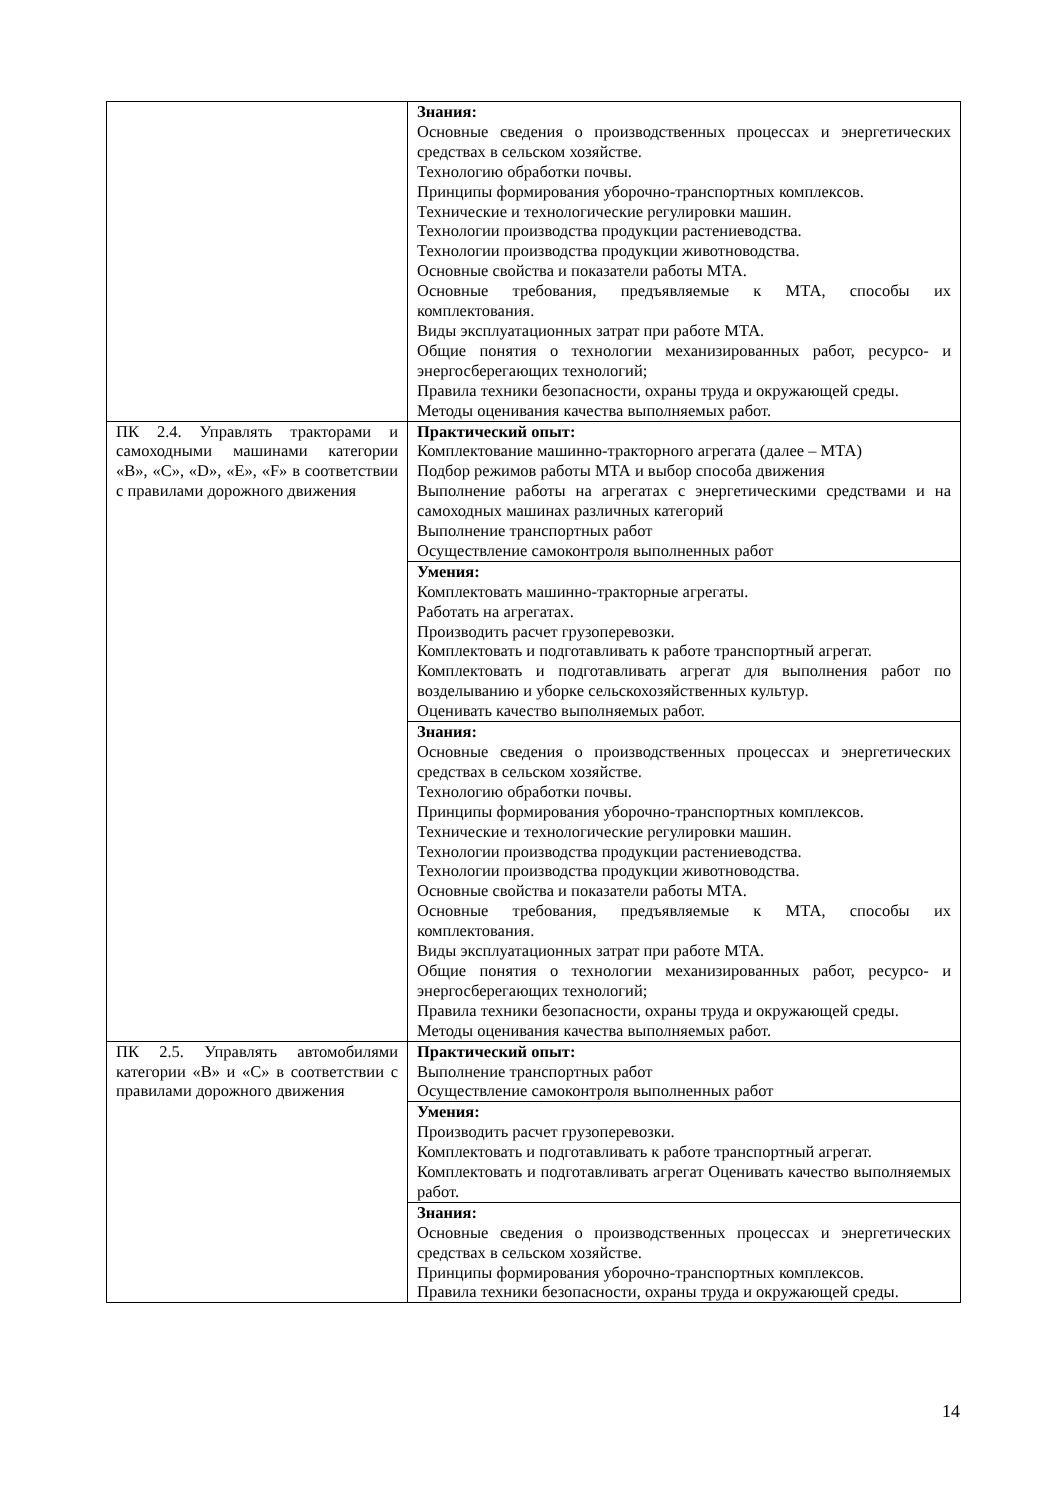| | Знания: Основные сведения о производственных процессах и энергетических средствах в сельском хозяйстве. Технологию обработки почвы. Принципы формирования уборочно-транспортных комплексов. Технические и технологические регулировки машин. Технологии производства продукции растениеводства. Технологии производства продукции животноводства. Основные свойства и показатели работы МТА. Основные требования, предъявляемые к МТА, способы их комплектования. Виды эксплуатационных затрат при работе МТА. Общие понятия о технологии механизированных работ, ресурсо- и энергосберегающих технологий; Правила техники безопасности, охраны труда и окружающей среды. Методы оценивания качества выполняемых работ. |
| ПК 2.4. Управлять тракторами и самоходными машинами категории «B», «C», «D», «E», «F» в соответствии с правилами дорожного движения | Практический опыт: Комплектование машинно-тракторного агрегата (далее – МТА) Подбор режимов работы МТА и выбор способа движения Выполнение работы на агрегатах с энергетическими средствами и на самоходных машинах различных категорий Выполнение транспортных работ Осуществление самоконтроля выполненных работ |
| | Умения: Комплектовать машинно-тракторные агрегаты. Работать на агрегатах. Производить расчет грузоперевозки. Комплектовать и подготавливать к работе транспортный агрегат. Комплектовать и подготавливать агрегат для выполнения работ по возделыванию и уборке сельскохозяйственных культур. Оценивать качество выполняемых работ. |
| | Знания: Основные сведения о производственных процессах и энергетических средствах в сельском хозяйстве. Технологию обработки почвы. Принципы формирования уборочно-транспортных комплексов. Технические и технологические регулировки машин. Технологии производства продукции растениеводства. Технологии производства продукции животноводства. Основные свойства и показатели работы МТА. Основные требования, предъявляемые к МТА, способы их комплектования. Виды эксплуатационных затрат при работе МТА. Общие понятия о технологии механизированных работ, ресурсо- и энергосберегающих технологий; Правила техники безопасности, охраны труда и окружающей среды. Методы оценивания качества выполняемых работ. |
| ПК 2.5. Управлять автомобилями категории «B» и «C» в соответствии с правилами дорожного движения | Практический опыт: Выполнение транспортных работ Осуществление самоконтроля выполненных работ |
| | Умения: Производить расчет грузоперевозки. Комплектовать и подготавливать к работе транспортный агрегат. Комплектовать и подготавливать агрегат Оценивать качество выполняемых работ. |
| | Знания: Основные сведения о производственных процессах и энергетических средствах в сельском хозяйстве. Принципы формирования уборочно-транспортных комплексов. Правила техники безопасности, охраны труда и окружающей среды. |
14